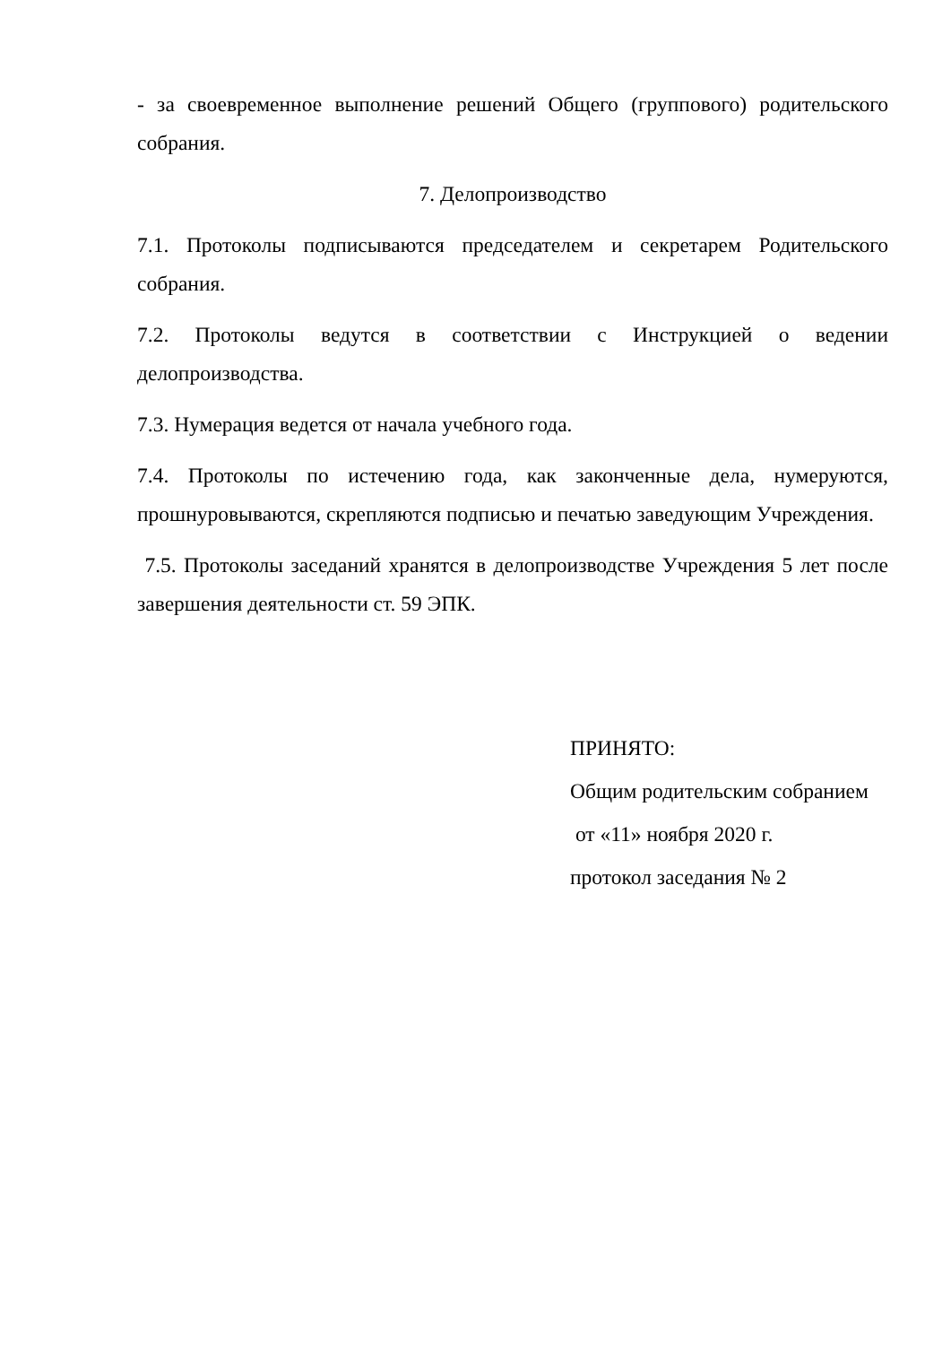- за своевременное выполнение решений Общего (группового) родительского собрания.
7. Делопроизводство
7.1. Протоколы подписываются председателем и секретарем Родительского собрания.
7.2. Протоколы ведутся в соответствии с Инструкцией о ведении делопроизводства.
7.3. Нумерация ведется от начала учебного года.
7.4. Протоколы по истечению года, как законченные дела, нумеруются, прошнуровываются, скрепляются подписью и печатью заведующим Учреждения.
7.5. Протоколы заседаний хранятся в делопроизводстве Учреждения 5 лет после завершения деятельности ст. 59 ЭПК.
ПРИНЯТО:
Общим родительским собранием
от «11» ноября 2020 г.
протокол заседания № 2